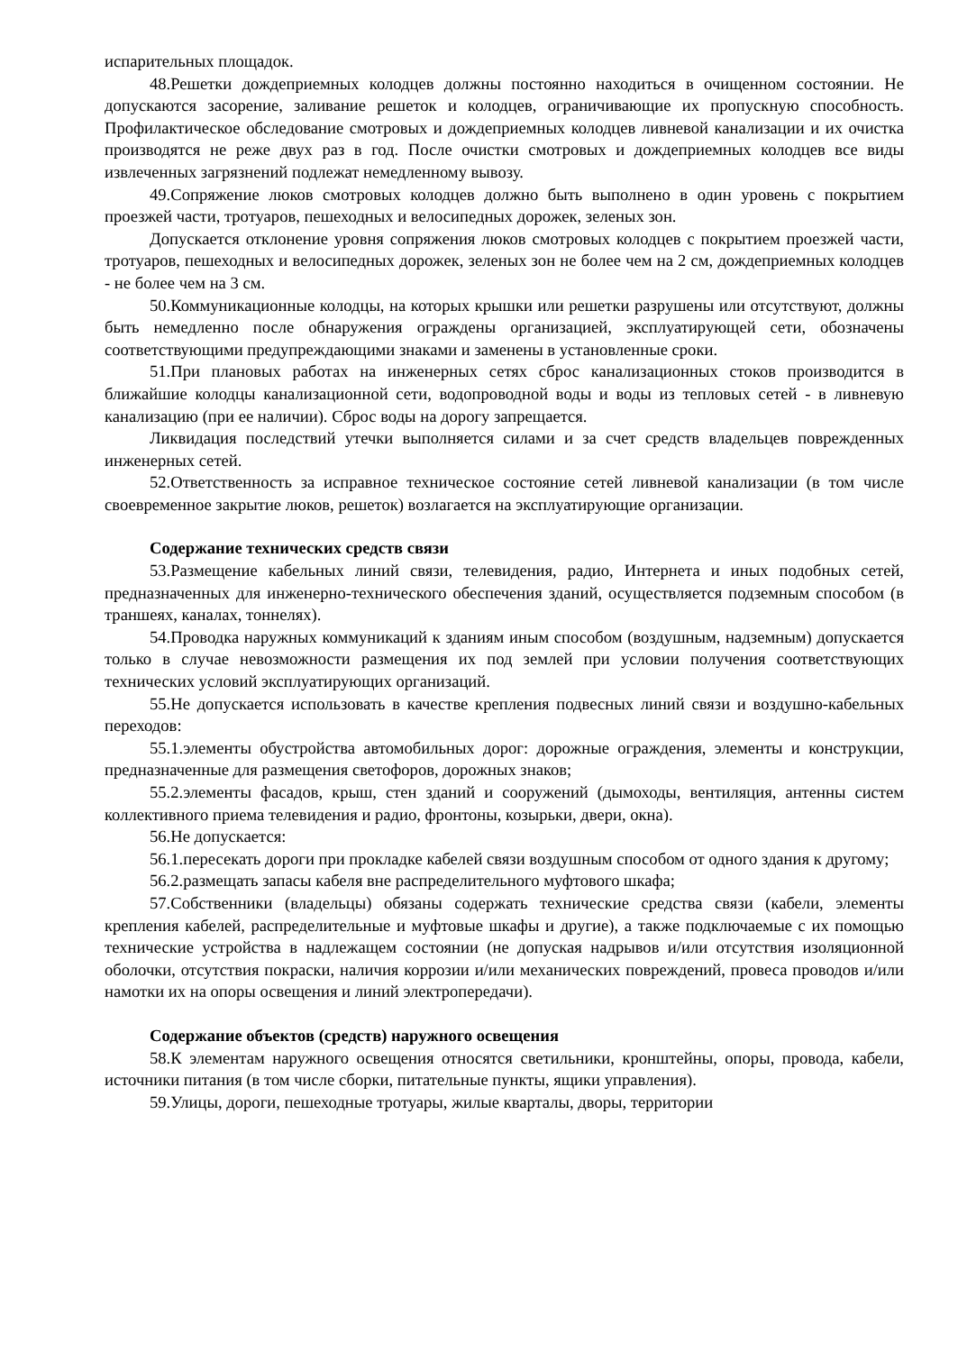испарительных площадок.
48.Решетки дождеприемных колодцев должны постоянно находиться в очищенном состоянии. Не допускаются засорение, заливание решеток и колодцев, ограничивающие их пропускную способность. Профилактическое обследование смотровых и дождеприемных колодцев ливневой канализации и их очистка производятся не реже двух раз в год. После очистки смотровых и дождеприемных колодцев все виды извлеченных загрязнений подлежат немедленному вывозу.
49.Сопряжение люков смотровых колодцев должно быть выполнено в один уровень с покрытием проезжей части, тротуаров, пешеходных и велосипедных дорожек, зеленых зон.
Допускается отклонение уровня сопряжения люков смотровых колодцев с покрытием проезжей части, тротуаров, пешеходных и велосипедных дорожек, зеленых зон не более чем на 2 см, дождеприемных колодцев - не более чем на 3 см.
50.Коммуникационные колодцы, на которых крышки или решетки разрушены или отсутствуют, должны быть немедленно после обнаружения ограждены организацией, эксплуатирующей сети, обозначены соответствующими предупреждающими знаками и заменены в установленные сроки.
51.При плановых работах на инженерных сетях сброс канализационных стоков производится в ближайшие колодцы канализационной сети, водопроводной воды и воды из тепловых сетей - в ливневую канализацию (при ее наличии). Сброс воды на дорогу запрещается.
Ликвидация последствий утечки выполняется силами и за счет средств владельцев поврежденных инженерных сетей.
52.Ответственность за исправное техническое состояние сетей ливневой канализации (в том числе своевременное закрытие люков, решеток) возлагается на эксплуатирующие организации.
Содержание технических средств связи
53.Размещение кабельных линий связи, телевидения, радио, Интернета и иных подобных сетей, предназначенных для инженерно-технического обеспечения зданий, осуществляется подземным способом (в траншеях, каналах, тоннелях).
54.Проводка наружных коммуникаций к зданиям иным способом (воздушным, надземным) допускается только в случае невозможности размещения их под землей при условии получения соответствующих технических условий эксплуатирующих организаций.
55.Не допускается использовать в качестве крепления подвесных линий связи и воздушно-кабельных переходов:
55.1.элементы обустройства автомобильных дорог: дорожные ограждения, элементы и конструкции, предназначенные для размещения светофоров, дорожных знаков;
55.2.элементы фасадов, крыш, стен зданий и сооружений (дымоходы, вентиляция, антенны систем коллективного приема телевидения и радио, фронтоны, козырьки, двери, окна).
56.Не допускается:
56.1.пересекать дороги при прокладке кабелей связи воздушным способом от одного здания к другому;
56.2.размещать запасы кабеля вне распределительного муфтового шкафа;
57.Собственники (владельцы) обязаны содержать технические средства связи (кабели, элементы крепления кабелей, распределительные и муфтовые шкафы и другие), а также подключаемые с их помощью технические устройства в надлежащем состоянии (не допуская надрывов и/или отсутствия изоляционной оболочки, отсутствия покраски, наличия коррозии и/или механических повреждений, провеса проводов и/или намотки их на опоры освещения и линий электропередачи).
Содержание объектов (средств) наружного освещения
58.К элементам наружного освещения относятся светильники, кронштейны, опоры, провода, кабели, источники питания (в том числе сборки, питательные пункты, ящики управления).
59.Улицы, дороги, пешеходные тротуары, жилые кварталы, дворы, территории